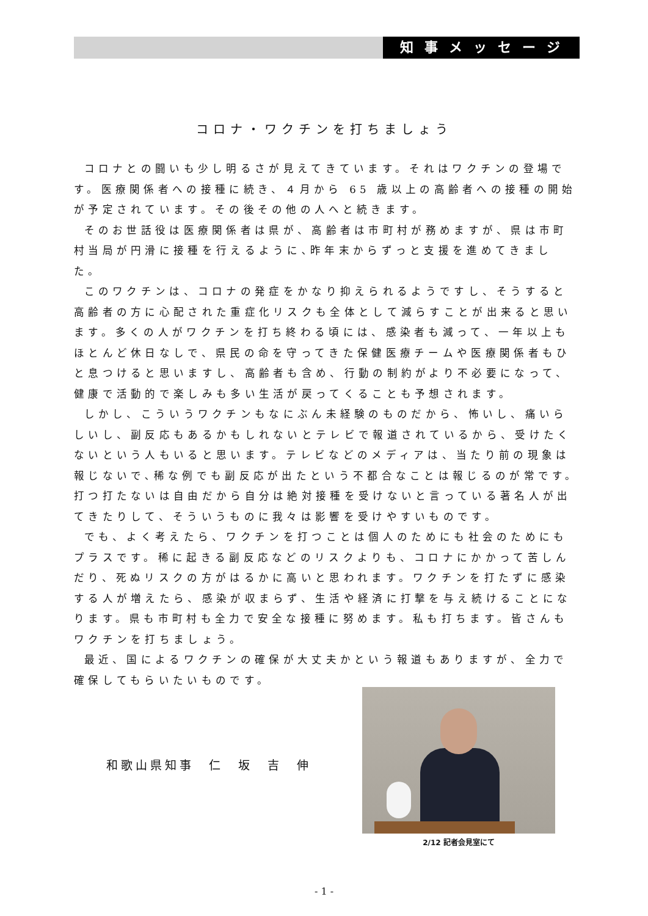知事メッセージ
コロナ・ワクチンを打ちましょう
コロナとの闘いも少し明るさが見えてきています。それはワクチンの登場です。医療関係者への接種に続き、４月から 65 歳以上の高齢者への接種の開始が予定されています。その後その他の人へと続きます。
そのお世話役は医療関係者は県が、高齢者は市町村が務めますが、県は市町村当局が円滑に接種を行えるように､昨年末からずっと支援を進めてきました。
このワクチンは、コロナの発症をかなり抑えられるようですし、そうすると高齢者の方に心配された重症化リスクも全体として減らすことが出来ると思います。多くの人がワクチンを打ち終わる頃には、感染者も減って、一年以上もほとんど休日なしで、県民の命を守ってきた保健医療チームや医療関係者もひと息つけると思いますし、高齢者も含め、行動の制約がより不必要になって、健康で活動的で楽しみも多い生活が戻ってくることも予想されます。
しかし、こういうワクチンもなにぶん未経験のものだから、怖いし、痛いらしいし、副反応もあるかもしれないとテレビで報道されているから、受けたくないという人もいると思います。テレビなどのメディアは、当たり前の現象は報じないで､稀な例でも副反応が出たという不都合なことは報じるのが常です。打つ打たないは自由だから自分は絶対接種を受けないと言っている著名人が出てきたりして、そういうものに我々は影響を受けやすいものです。
でも、よく考えたら、ワクチンを打つことは個人のためにも社会のためにもプラスです。稀に起きる副反応などのリスクよりも、コロナにかかって苦しんだり、死ぬリスクの方がはるかに高いと思われます。ワクチンを打たずに感染する人が増えたら、感染が収まらず、生活や経済に打撃を与え続けることになります。県も市町村も全力で安全な接種に努めます。私も打ちます。皆さんもワクチンを打ちましょう。
最近、国によるワクチンの確保が大丈夫かという報道もありますが、全力で確保してもらいたいものです。
和歌山県知事　仁　坂　吉　伸
2/12 記者会見室にて
- 1 -